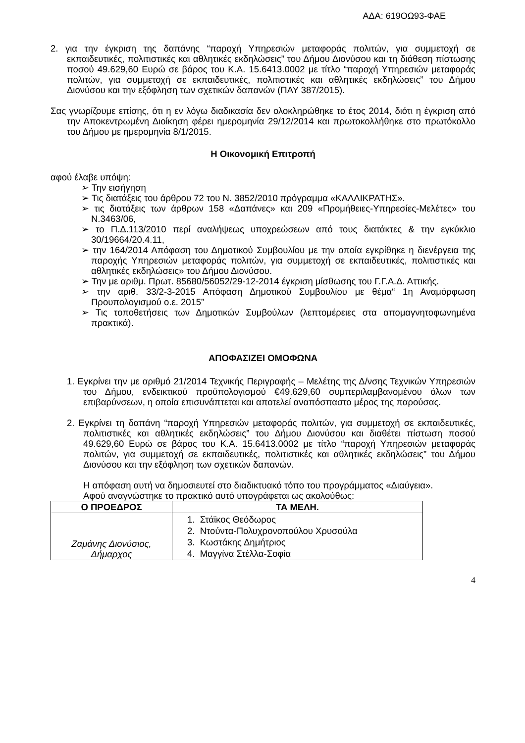ΑΔΑ: 619ΟΩ93-ΦΑΕ
2. για την έγκριση της δαπάνης “παροχή Υπηρεσιών μεταφοράς πολιτών, για συμμετοχή σε εκπαιδευτικές, πολιτιστικές και αθλητικές εκδηλώσεις” του Δήμου Διονύσου και τη διάθεση πίστωσης ποσού 49.629,60 Ευρώ σε βάρος του Κ.Α. 15.6413.0002 με τίτλο “παροχή Υπηρεσιών μεταφοράς πολιτών, για συμμετοχή σε εκπαιδευτικές, πολιτιστικές και αθλητικές εκδηλώσεις” του Δήμου Διονύσου και την εξόφληση των σχετικών δαπανών (ΠΑΥ 387/2015).
Σας γνωρίζουμε επίσης, ότι η εν λόγω διαδικασία δεν ολοκληρώθηκε το έτος 2014, διότι η έγκριση από την Αποκεντρωμένη Διοίκηση φέρει ημερομηνία 29/12/2014 και πρωτοκολλήθηκε στο πρωτόκολλο του Δήμου με ημερομηνία 8/1/2015.
Η Οικονομική Επιτροπή
αφού έλαβε υπόψη:
➢ Την εισήγηση
➢ Τις διατάξεις του άρθρου 72 του Ν. 3852/2010 πρόγραμμα «ΚΑΛΛΙΚΡΑΤΗΣ».
➢ τις διατάξεις των άρθρων 158 «Δαπάνες» και 209 «Προμήθειες-Υπηρεσίες-Μελέτες» του Ν.3463/06,
➢ το Π.Δ.113/2010 περί αναλήψεως υποχρεώσεων από τους διατάκτες & την εγκύκλιο 30/19664/20.4.11,
➢ την 164/2014 Απόφαση του Δημοτικού Συμβουλίου με την οποία εγκρίθηκε η διενέργεια της παροχής Υπηρεσιών μεταφοράς πολιτών, για συμμετοχή σε εκπαιδευτικές, πολιτιστικές και αθλητικές εκδηλώσεις» του Δήμου Διονύσου.
➢ Την με αριθμ. Πρωτ. 85680/56052/29-12-2014 έγκριση μίσθωσης του Γ.Γ.Α.Δ. Αττικής.
➢ την αριθ. 33/2-3-2015 Απόφαση Δημοτικού Συμβουλίου με θέμα“ 1η Αναμόρφωση Προυπολογισμού ο.ε. 2015”
➢ Τις τοποθετήσεις των Δημοτικών Συμβούλων (λεπτομέρειες στα απομαγνητοφωνημένα πρακτικά).
ΑΠΟΦΑΣΙΖΕΙ ΟΜΟΦΩΝΑ
1. Εγκρίνει την με αριθμό 21/2014 Τεχνικής Περιγραφής – Μελέτης της Δ/νσης Τεχνικών Υπηρεσιών του Δήμου, ενδεικτικού προϋπολογισμού €49.629,60 συμπεριλαμβανομένου όλων των επιβαρύνσεων, η οποία επισυνάπτεται και αποτελεί αναπόσπαστο μέρος της παρούσας.
2. Εγκρίνει τη δαπάνη “παροχή Υπηρεσιών μεταφοράς πολιτών, για συμμετοχή σε εκπαιδευτικές, πολιτιστικές και αθλητικές εκδηλώσεις” του Δήμου Διονύσου και διαθέτει πίστωση ποσού 49.629,60 Ευρώ σε βάρος του Κ.Α. 15.6413.0002 με τίτλο “παροχή Υπηρεσιών μεταφοράς πολιτών, για συμμετοχή σε εκπαιδευτικές, πολιτιστικές και αθλητικές εκδηλώσεις” του Δήμου Διονύσου και την εξόφληση των σχετικών δαπανών.
Η απόφαση αυτή να δημοσιευτεί στο διαδικτυακό τόπο του προγράμματος «Διαύγεια».
Αφού αναγνώστηκε το πρακτικό αυτό υπογράφεται ως ακολούθως:
| Ο ΠΡΟΕΔΡΟΣ | ΤΑ ΜΕΛΗ. |
| --- | --- |
| Ζαμάνης Διονύσιος, Δήμαρχος | 1. Στάϊκος Θεόδωρος 2. Ντούντα-Πολυχρονοπούλου Χρυσούλα 3. Κωστάκης Δημήτριος 4. Μαγγίνα Στέλλα-Σοφία |
4